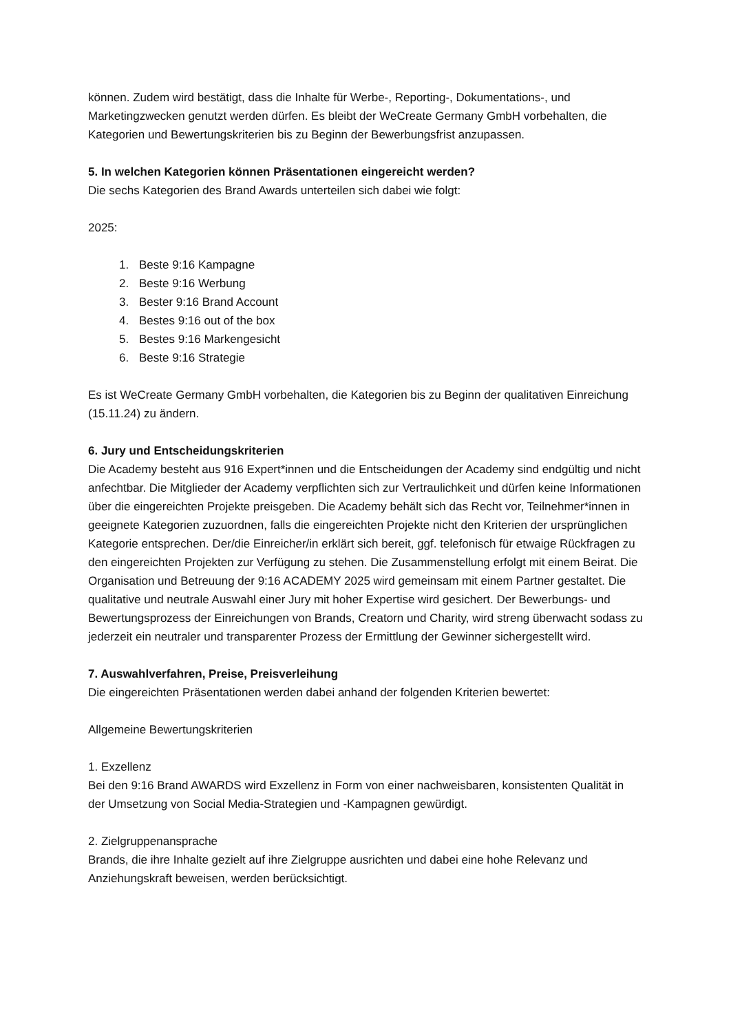können. Zudem wird bestätigt, dass die Inhalte für Werbe-, Reporting-, Dokumentations-, und Marketingzwecken genutzt werden dürfen. Es bleibt der WeCreate Germany GmbH vorbehalten, die Kategorien und Bewertungskriterien bis zu Beginn der Bewerbungsfrist anzupassen.
5. In welchen Kategorien können Präsentationen eingereicht werden?
Die sechs Kategorien des Brand Awards unterteilen sich dabei wie folgt:
2025:
1. Beste 9:16 Kampagne
2. Beste 9:16 Werbung
3. Bester 9:16 Brand Account
4. Bestes 9:16 out of the box
5. Bestes 9:16 Markengesicht
6. Beste 9:16 Strategie
Es ist WeCreate Germany GmbH vorbehalten, die Kategorien bis zu Beginn der qualitativen Einreichung (15.11.24) zu ändern.
6. Jury und Entscheidungskriterien
Die Academy besteht aus 916 Expert*innen und die Entscheidungen der Academy sind endgültig und nicht anfechtbar. Die Mitglieder der Academy verpflichten sich zur Vertraulichkeit und dürfen keine Informationen über die eingereichten Projekte preisgeben. Die Academy behält sich das Recht vor, Teilnehmer*innen in geeignete Kategorien zuzuordnen, falls die eingereichten Projekte nicht den Kriterien der ursprünglichen Kategorie entsprechen. Der/die Einreicher/in erklärt sich bereit, ggf. telefonisch für etwaige Rückfragen zu den eingereichten Projekten zur Verfügung zu stehen. Die Zusammenstellung erfolgt mit einem Beirat. Die Organisation und Betreuung der 9:16 ACADEMY 2025 wird gemeinsam mit einem Partner gestaltet. Die qualitative und neutrale Auswahl einer Jury mit hoher Expertise wird gesichert. Der Bewerbungs- und Bewertungsprozess der Einreichungen von Brands, Creatorn und Charity, wird streng überwacht sodass zu jederzeit ein neutraler und transparenter Prozess der Ermittlung der Gewinner sichergestellt wird.
7. Auswahlverfahren, Preise, Preisverleihung
Die eingereichten Präsentationen werden dabei anhand der folgenden Kriterien bewertet:
Allgemeine Bewertungskriterien
1. Exzellenz
Bei den 9:16 Brand AWARDS wird Exzellenz in Form von einer nachweisbaren, konsistenten Qualität in der Umsetzung von Social Media-Strategien und -Kampagnen gewürdigt.
2. Zielgruppenansprache
Brands, die ihre Inhalte gezielt auf ihre Zielgruppe ausrichten und dabei eine hohe Relevanz und Anziehungskraft beweisen, werden berücksichtigt.